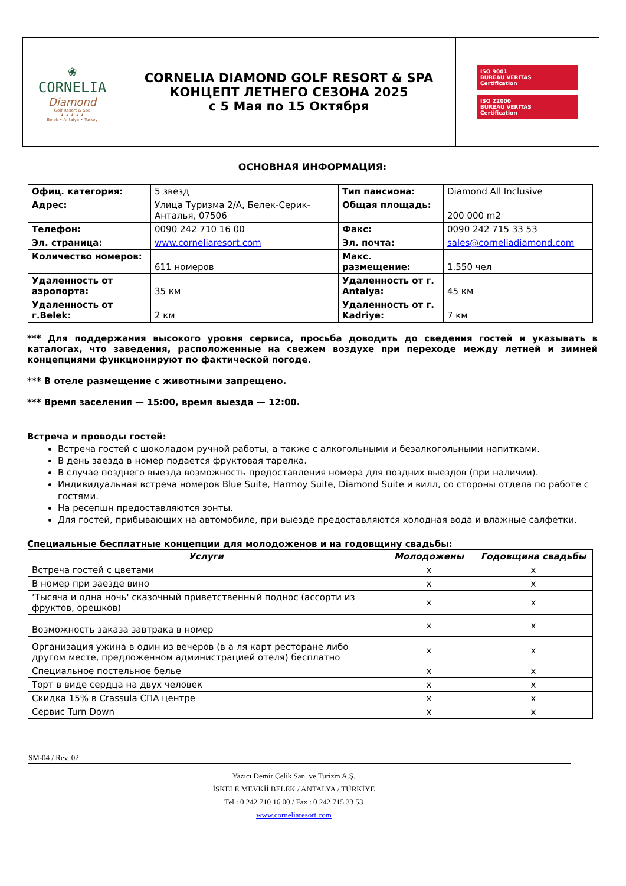| ❀ CORNELIA Diamond Golf Resort & Spa ★ ★ ★ ★ ★ Belek • Antalya • Turkey | CORNELIA DIAMOND GOLF RESORT & SPA КОНЦЕПТ ЛЕТНЕГО СЕЗОНА 2025 с 5 Мая по 15 Октября | ISO 9001 BUREAU VERITAS Certification ISO 22000 BUREAU VERITAS Certification |
ОСНОВНАЯ ИНФОРМАЦИЯ:
| Офиц. категория: | 5 звезд | Тип пансиона: | Diamond All Inclusive |
| Адрес: | Улица Туризма 2/A, Белек-Серик-Анталья, 07506 | Общая площадь: | 200 000 m2 |
| Телефон: | 0090 242 710 16 00 | Факс: | 0090 242 715 33 53 |
| Эл. страница: | www.corneliaresort.com | Эл. почта: | sales@corneliadiamond.com |
| Количество номеров: | 611 номеров | Макс. размещение: | 1.550 чел |
| Удаленность от аэропорта: | 35 км | Удаленность от г. Antalya: | 45 км |
| Удаленность от г.Belek: | 2 км | Удаленность от г. Kadriye: | 7 км |
*** Для поддержания высокого уровня сервиса, просьба доводить до сведения гостей и указывать в каталогах, что заведения, расположенные на свежем воздухе при переходе между летней и зимней концепциями функционируют по фактической погоде.
*** В отеле размещение с животными запрещено.
*** Время заселения — 15:00, время выезда — 12:00.
Встреча и проводы гостей:
Встреча гостей с шоколадом ручной работы, а также с алкогольными и безалкогольными напитками.
В день заезда в номер подается фруктовая тарелка.
В случае позднего выезда возможность предоставления номера для поздних выездов (при наличии).
Индивидуальная встреча номеров Blue Suite, Harmoy Suite, Diamond Suite и вилл, со стороны отдела по работе с гостями.
На ресепшн предоставляются зонты.
Для гостей, прибывающих на автомобиле, при выезде предоставляются холодная вода и влажные салфетки.
Специальные бесплатные концепции для молодоженов и на годовщину свадьбы:
| Услуги | Молодожены | Годовщина свадьбы |
| --- | --- | --- |
| Встреча гостей с цветами | x | x |
| В номер при заезде вино | x | x |
| ‘Тысяча и одна ночь' сказочный приветственный поднос (ассорти из фруктов, орешков) | x | x |
| Возможность заказа завтрака в номер | x | x |
| Организация ужина в один из вечеров (в а ля карт ресторане либо другом месте, предложенном администрацией отеля) бесплатно | x | x |
| Специальное постельное белье | x | x |
| Торт в виде сердца на двух человек | x | x |
| Скидка 15% в Crassula СПА центре | x | x |
| Сервис Turn Down | x | x |
SM-04 / Rev. 02
Yazıcı Demir Çelik San. ve Turizm A.Ş.
İSKELE MEVKİİ BELEK / ANTALYA / TÜRKİYE
Tel : 0 242 710 16 00 / Fax : 0 242 715 33 53
www.corneliaresort.com